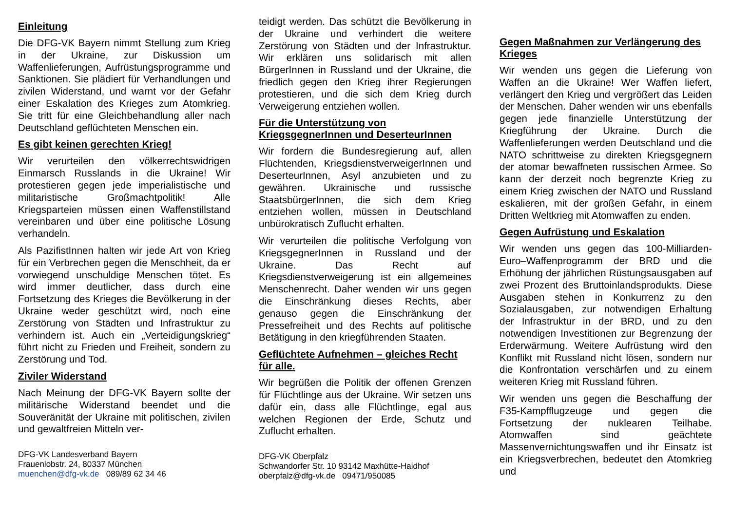Einleitung
Die DFG-VK Bayern nimmt Stellung zum Krieg in der Ukraine, zur Diskussion um Waffenlieferungen, Aufrüstungsprogramme und Sanktionen. Sie plädiert für Verhandlungen und zivilen Widerstand, und warnt vor der Gefahr einer Eskalation des Krieges zum Atomkrieg. Sie tritt für eine Gleichbehandlung aller nach Deutschland geflüchteten Menschen ein.
Es gibt keinen gerechten Krieg!
Wir verurteilen den völkerrechtswidrigen Einmarsch Russlands in die Ukraine! Wir protestieren gegen jede imperialistische und militaristische Großmachtpolitik! Alle Kriegsparteien müssen einen Waffenstillstand vereinbaren und über eine politische Lösung verhandeln.
Als PazifistInnen halten wir jede Art von Krieg für ein Verbrechen gegen die Menschheit, da er vorwiegend unschuldige Menschen tötet. Es wird immer deutlicher, dass durch eine Fortsetzung des Krieges die Bevölkerung in der Ukraine weder geschützt wird, noch eine Zerstörung von Städten und Infrastruktur zu verhindern ist. Auch ein „Verteidigungskrieg“ führt nicht zu Frieden und Freiheit, sondern zu Zerstörung und Tod.
Ziviler Widerstand
Nach Meinung der DFG-VK Bayern sollte der militärische Widerstand beendet und die Souveränität der Ukraine mit politischen, zivilen und gewaltfreien Mitteln ver-
DFG-VK Landesverband Bayern
Frauenlobstr. 24, 80337 München
muenchen@dfg-vk.de 089/89 62 34 46
teidigt werden. Das schützt die Bevölkerung in der Ukraine und verhindert die weitere Zerstörung von Städten und der Infrastruktur. Wir erklären uns solidarisch mit allen BürgerInnen in Russland und der Ukraine, die friedlich gegen den Krieg ihrer Regierungen protestieren, und die sich dem Krieg durch Verweigerung entziehen wollen.
Für die Unterstützung von KriegsgegnerInnen und DeserteurInnen
Wir fordern die Bundesregierung auf, allen Flüchtenden, KriegsdienstverweigerInnen und DeserteurInnen, Asyl anzubieten und zu gewähren. Ukrainische und russische StaatsbürgerInnen, die sich dem Krieg entziehen wollen, müssen in Deutschland unbürokratisch Zuflucht erhalten.
Wir verurteilen die politische Verfolgung von KriegsgegnerInnen in Russland und der Ukraine. Das Recht auf Kriegsdienstverweigerung ist ein allgemeines Menschenrecht. Daher wenden wir uns gegen die Einschränkung dieses Rechts, aber genauso gegen die Einschränkung der Pressefreiheit und des Rechts auf politische Betätigung in den kriegführenden Staaten.
Geflüchtete Aufnehmen – gleiches Recht für alle.
Wir begrüßen die Politik der offenen Grenzen für Flüchtlinge aus der Ukraine. Wir setzen uns dafür ein, dass alle Flüchtlinge, egal aus welchen Regionen der Erde, Schutz und Zuflucht erhalten.
DFG-VK Oberpfalz
Schwandorfer Str. 10 93142 Maxhütte-Haidhof
oberpfalz@dfg-vk.de 09471/950085
Gegen Maßnahmen zur Verlängerung des Krieges
Wir wenden uns gegen die Lieferung von Waffen an die Ukraine! Wer Waffen liefert, verlängert den Krieg und vergrößert das Leiden der Menschen. Daher wenden wir uns ebenfalls gegen jede finanzielle Unterstützung der Kriegführung der Ukraine. Durch die Waffenlieferungen werden Deutschland und die NATO schrittweise zu direkten Kriegsgegnern der atomar bewaffneten russischen Armee. So kann der derzeit noch begrenzte Krieg zu einem Krieg zwischen der NATO und Russland eskalieren, mit der großen Gefahr, in einem Dritten Weltkrieg mit Atomwaffen zu enden.
Gegen Aufrüstung und Eskalation
Wir wenden uns gegen das 100-Milliarden-Euro–Waffenprogramm der BRD und die Erhöhung der jährlichen Rüstungsausgaben auf zwei Prozent des Bruttoinlandsprodukts. Diese Ausgaben stehen in Konkurrenz zu den Sozialausgaben, zur notwendigen Erhaltung der Infrastruktur in der BRD, und zu den notwendigen Investitionen zur Begrenzung der Erderwärmung. Weitere Aufrüstung wird den Konflikt mit Russland nicht lösen, sondern nur die Konfrontation verschärfen und zu einem weiteren Krieg mit Russland führen.
Wir wenden uns gegen die Beschaffung der F35-Kampfflugzeuge und gegen die Fortsetzung der nuklearen Teilhabe. Atomwaffen sind geächtete Massenvernichtungswaffen und ihr Einsatz ist ein Kriegsverbrechen, bedeutet den Atomkrieg und